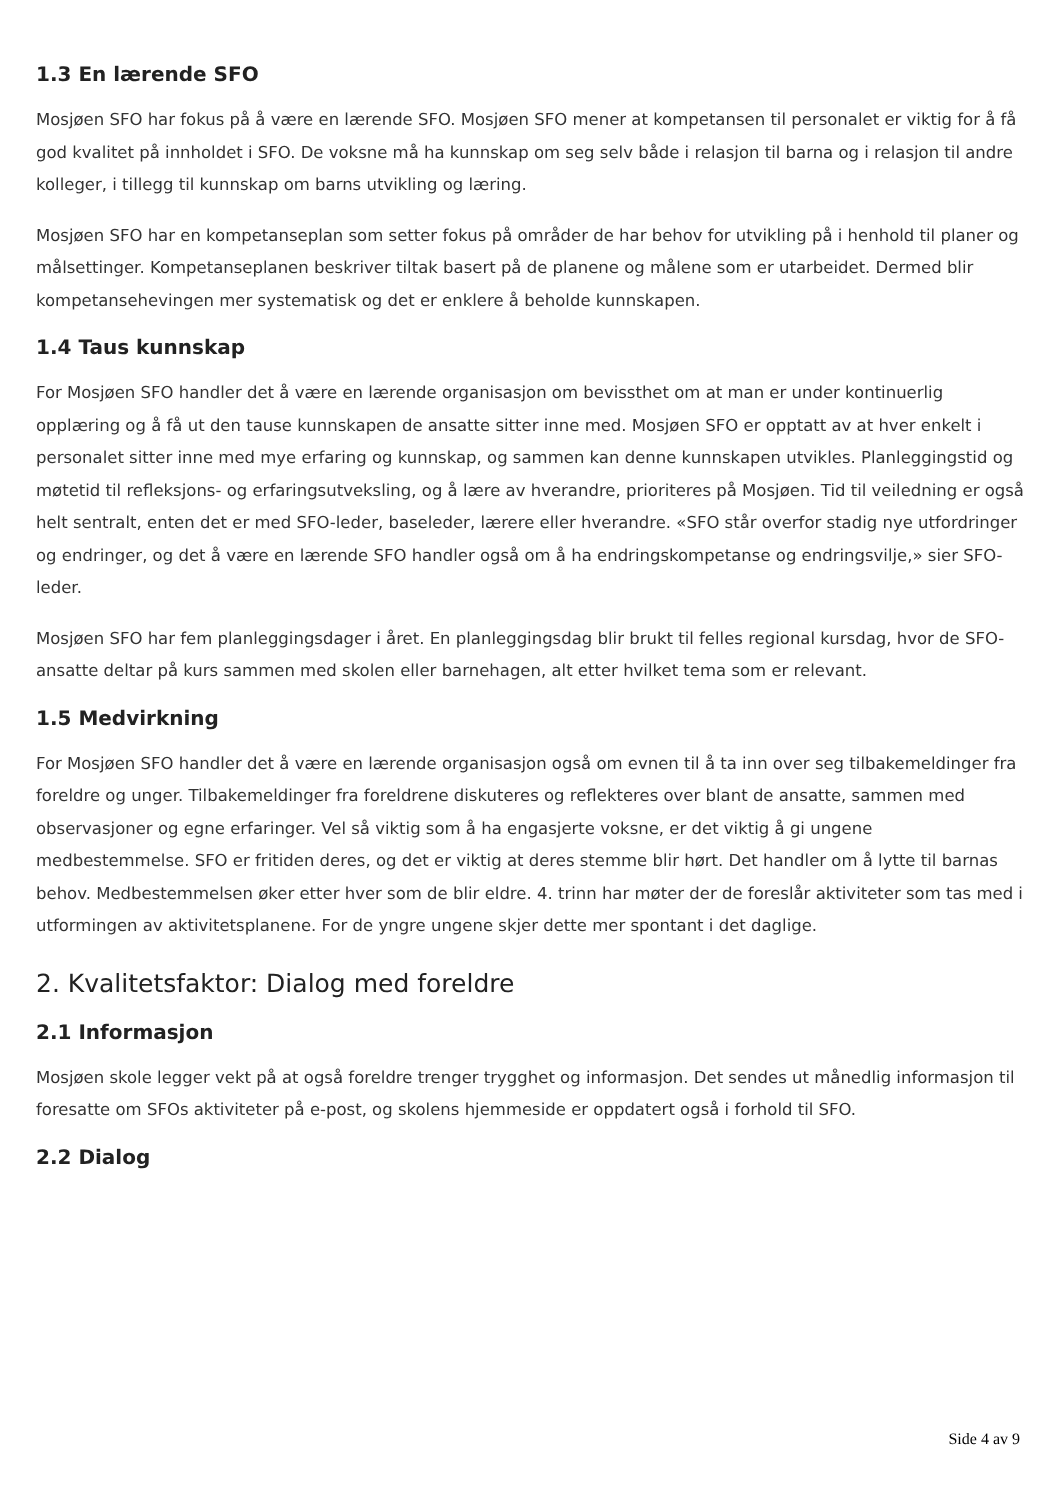1.3 En lærende SFO
Mosjøen SFO har fokus på å være en lærende SFO. Mosjøen SFO mener at kompetansen til personalet er viktig for å få god kvalitet på innholdet i SFO. De voksne må ha kunnskap om seg selv både i relasjon til barna og i relasjon til andre kolleger, i tillegg til kunnskap om barns utvikling og læring.
Mosjøen SFO har en kompetanseplan som setter fokus på områder de har behov for utvikling på i henhold til planer og målsettinger. Kompetanseplanen beskriver tiltak basert på de planene og målene som er utarbeidet. Dermed blir kompetansehevingen mer systematisk og det er enklere å beholde kunnskapen.
1.4 Taus kunnskap
For Mosjøen SFO handler det å være en lærende organisasjon om bevissthet om at man er under kontinuerlig opplæring og å få ut den tause kunnskapen de ansatte sitter inne med. Mosjøen SFO er opptatt av at hver enkelt i personalet sitter inne med mye erfaring og kunnskap, og sammen kan denne kunnskapen utvikles. Planleggingstid og møtetid til refleksjons- og erfaringsutveksling, og å lære av hverandre, prioriteres på Mosjøen. Tid til veiledning er også helt sentralt, enten det er med SFO-leder, baseleder, lærere eller hverandre. «SFO står overfor stadig nye utfordringer og endringer, og det å være en lærende SFO handler også om å ha endringskompetanse og endringsvilje,» sier SFO-leder.
Mosjøen SFO har fem planleggingsdager i året. En planleggingsdag blir brukt til felles regional kursdag, hvor de SFO-ansatte deltar på kurs sammen med skolen eller barnehagen, alt etter hvilket tema som er relevant.
1.5 Medvirkning
For Mosjøen SFO handler det å være en lærende organisasjon også om evnen til å ta inn over seg tilbakemeldinger fra foreldre og unger. Tilbakemeldinger fra foreldrene diskuteres og reflekteres over blant de ansatte, sammen med observasjoner og egne erfaringer. Vel så viktig som å ha engasjerte voksne, er det viktig å gi ungene medbestemmelse. SFO er fritiden deres, og det er viktig at deres stemme blir hørt. Det handler om å lytte til barnas behov. Medbestemmelsen øker etter hver som de blir eldre. 4. trinn har møter der de foreslår aktiviteter som tas med i utformingen av aktivitetsplanene. For de yngre ungene skjer dette mer spontant i det daglige.
2. Kvalitetsfaktor: Dialog med foreldre
2.1 Informasjon
Mosjøen skole legger vekt på at også foreldre trenger trygghet og informasjon. Det sendes ut månedlig informasjon til foresatte om SFOs aktiviteter på e-post, og skolens hjemmeside er oppdatert også i forhold til SFO.
2.2 Dialog
Side 4 av 9